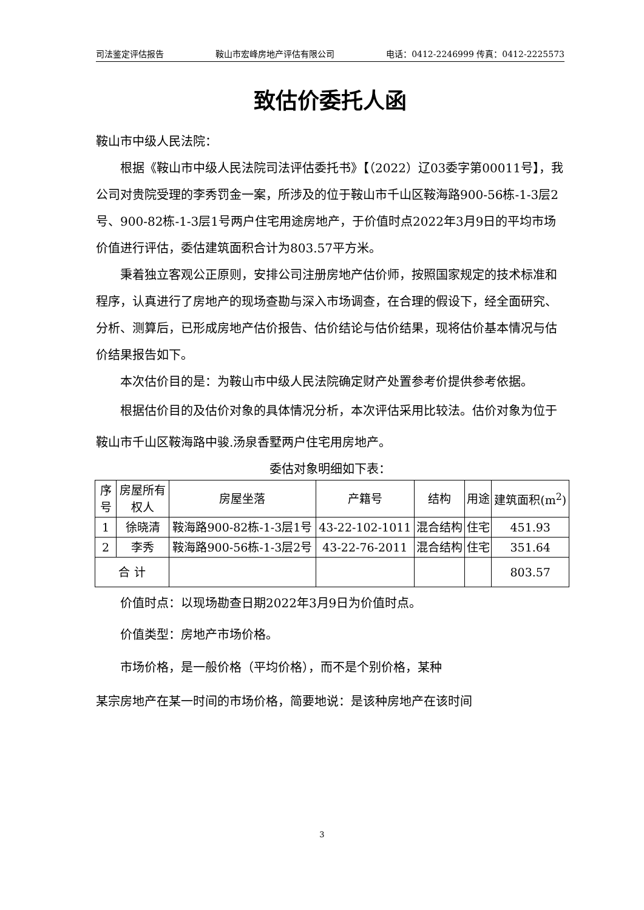司法鉴定评估报告 鞍山市宏峰房地产评估有限公司 电话：0412-2246999 传真：0412-2225573
致估价委托人函
鞍山市中级人民法院：
根据《鞍山市中级人民法院司法评估委托书》【（2022）辽03委字第00011号】，我公司对贵院受理的李秀罚金一案，所涉及的位于鞍山市千山区鞍海路900-56栋-1-3层2号、900-82栋-1-3层1号两户住宅用途房地产，于价值时点2022年3月9日的平均市场价值进行评估，委估建筑面积合计为803.57平方米。
秉着独立客观公正原则，安排公司注册房地产估价师，按照国家规定的技术标准和程序，认真进行了房地产的现场查勘与深入市场调查，在合理的假设下，经全面研究、分析、测算后，已形成房地产估价报告、估价结论与估价结果，现将估价基本情况与估价结果报告如下。
本次估价目的是：为鞍山市中级人民法院确定财产处置参考价提供参考依据。
根据估价目的及估价对象的具体情况分析，本次评估采用比较法。估价对象为位于鞍山市千山区鞍海路中骏.汤泉香墅两户住宅用房地产。
委估对象明细如下表：
| 序号 | 房屋所有权人 | 房屋坐落 | 产籍号 | 结构 | 用途 | 建筑面积(m<sup>2</sup>) |
| --- | --- | --- | --- | --- | --- | --- |
| 1 | 徐晓清 | 鞍海路900-82栋-1-3层1号 | 43-22-102-1011 | 混合结构 | 住宅 | 451.93 |
| 2 | 李秀 | 鞍海路900-56栋-1-3层2号 | 43-22-76-2011 | 混合结构 | 住宅 | 351.64 |
| 合 计 | | | | | | 803.57 |
价值时点：以现场勘查日期2022年3月9日为价值时点。
价值类型：房地产市场价格。
市场价格，是一般价格（平均价格），而不是个别价格，某种
某宗房地产在某一时间的市场价格，简要地说：是该种房地产在该时间
3